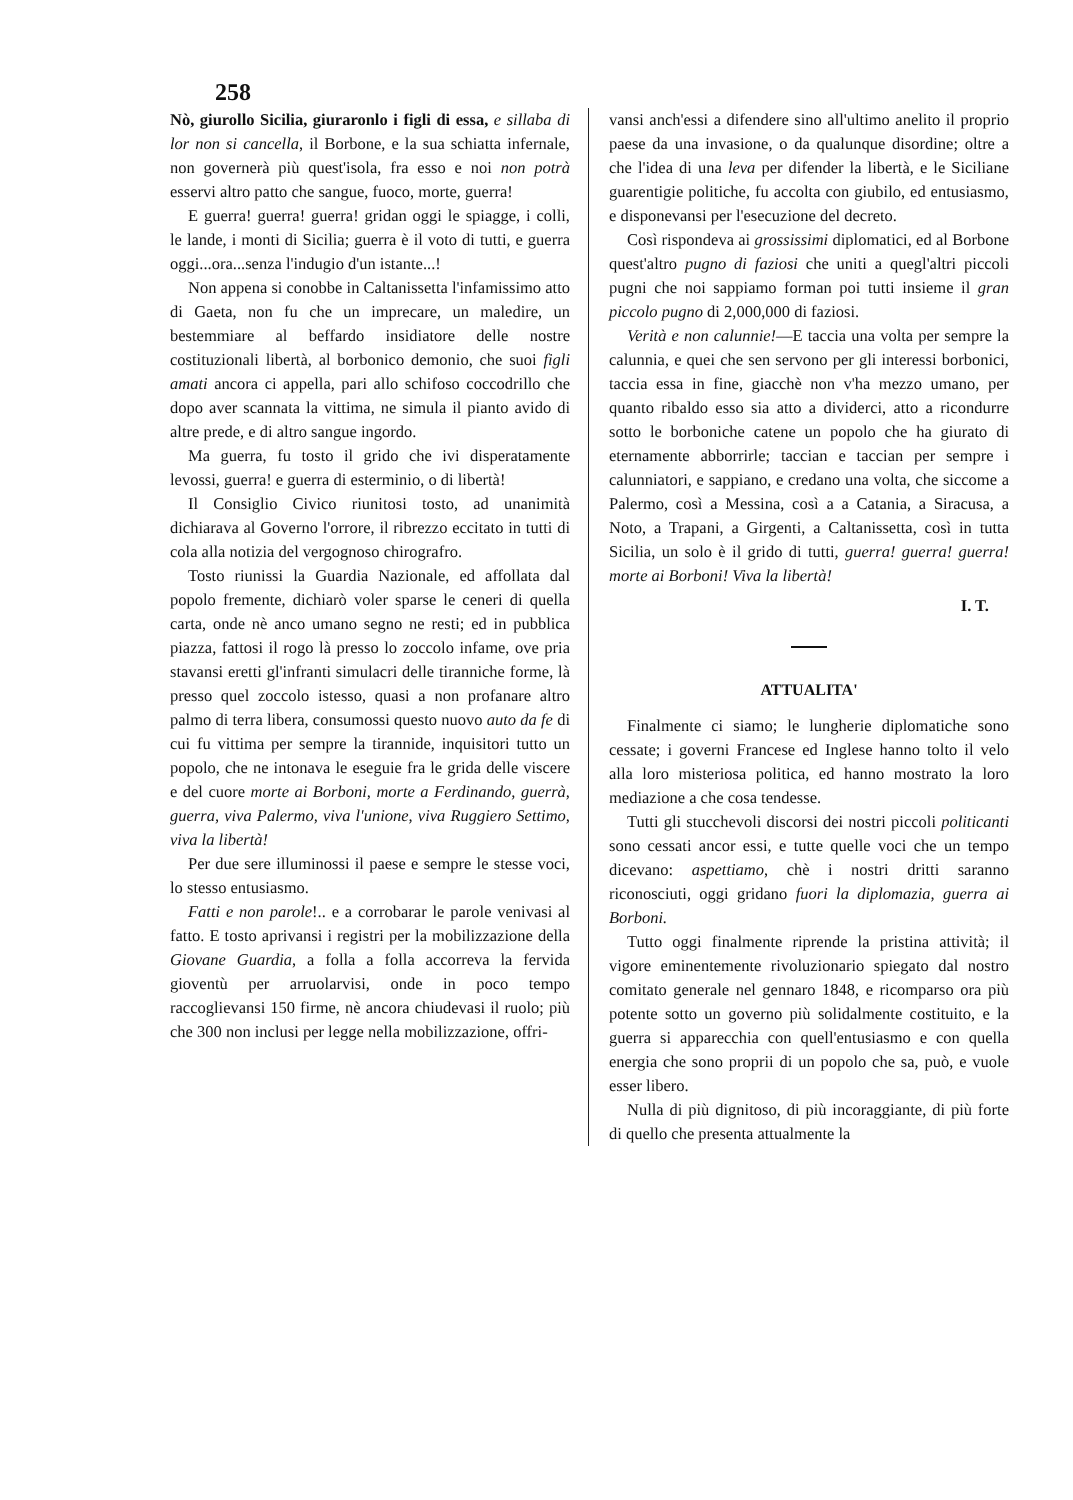258
Nò, giurollo Sicilia, giuraronlo i figli di essa, e sillaba di lor non si cancella, il Borbone, e la sua schiatta infernale, non governerà più quest'isola, fra esso e noi non potrà esservi altro patto che sangue, fuoco, morte, guerra!
E guerra! guerra! guerra! gridan oggi le spiagge, i colli, le lande, i monti di Sicilia; guerra è il voto di tutti, e guerra oggi...ora...senza l'indugio d'un istante...!
Non appena si conobbe in Caltanissetta l'infamissimo atto di Gaeta, non fu che un imprecare, un maledire, un bestemmiare al beffardo insidiatore delle nostre costituzionali libertà, al borbonico demonio, che suoi figli amati ancora ci appella, pari allo schifoso coccodrillo che dopo aver scannata la vittima, ne simula il pianto avido di altre prede, e di altro sangue ingordo.
Ma guerra, fu tosto il grido che ivi disperatamente levossi, guerra! e guerra di esterminio, o di libertà!
Il Consiglio Civico riunitosi tosto, ad unanimità dichiarava al Governo l'orrore, il ribrezzo eccitato in tutti di cola alla notizia del vergognoso chirografro.
Tosto riunissi la Guardia Nazionale, ed affollata dal popolo fremente, dichiarò voler sparse le ceneri di quella carta, onde nè anco umano segno ne resti; ed in pubblica piazza, fattosi il rogo là presso lo zoccolo infame, ove pria stavansi eretti gl'infranti simulacri delle tiranniche forme, là presso quel zoccolo istesso, quasi a non profanare altro palmo di terra libera, consumossi questo nuovo auto da fe di cui fu vittima per sempre la tirannide, inquisitori tutto un popolo, che ne intonava le eseguie fra le grida delle viscere e del cuore morte ai Borboni, morte a Ferdinando, guerrà, guerra, viva Palermo, viva l'unione, viva Ruggiero Settimo, viva la libertà!
Per due sere illuminossi il paese e sempre le stesse voci, lo stesso entusiasmo.
Fatti e non parole!.. e a corrobarar le parole venivasi al fatto. E tosto aprivansi i registri per la mobilizzazione della Giovane Guardia, a folla a folla accorreva la fervida gioventù per arruolarvisi, onde in poco tempo raccoglievansi 150 firme, nè ancora chiudevasi il ruolo; più che 300 non inclusi per legge nella mobilizzazione, offri-
vansi anch'essi a difendere sino all'ultimo anelito il proprio paese da una invasione, o da qualunque disordine; oltre a che l'idea di una leva per difender la libertà, e le Siciliane guarentigie politiche, fu accolta con giubilo, ed entusiasmo, e disponevansi per l'esecuzione del decreto.
Così rispondeva ai grossissimi diplomatici, ed al Borbone quest'altro pugno di faziosi che uniti a quegl'altri piccoli pugni che noi sappiamo forman poi tutti insieme il gran piccolo pugno di 2,000,000 di faziosi.
Verità e non calunnie!—E taccia una volta per sempre la calunnia, e quei che sen servono per gli interessi borbonici, taccia essa in fine, giacchè non v'ha mezzo umano, per quanto ribaldo esso sia atto a dividerci, atto a ricondurre sotto le borboniche catene un popolo che ha giurato di eternamente abborrirle; taccian e taccian per sempre i calunniatori, e sappiano, e credano una volta, che siccome a Palermo, così a Messina, così a a Catania, a Siracusa, a Noto, a Trapani, a Girgenti, a Caltanissetta, così in tutta Sicilia, un solo è il grido di tutti, guerra! guerra! guerra! morte ai Borboni! Viva la libertà!
I. T.
ATTUALITA'
Finalmente ci siamo; le lungherie diplomatiche sono cessate; i governi Francese ed Inglese hanno tolto il velo alla loro misteriosa politica, ed hanno mostrato la loro mediazione a che cosa tendesse.
Tutti gli stucchevoli discorsi dei nostri piccoli politicanti sono cessati ancor essi, e tutte quelle voci che un tempo dicevano: aspettiamo, chè i nostri dritti saranno riconosciuti, oggi gridano fuori la diplomazia, guerra ai Borboni.
Tutto oggi finalmente riprende la pristina attività; il vigore eminentemente rivoluzionario spiegato dal nostro comitato generale nel gennaro 1848, e ricomparso ora più potente sotto un governo più solidalmente costituito, e la guerra si apparecchia con quell'entusiasmo e con quella energia che sono proprii di un popolo che sa, può, e vuole esser libero.
Nulla di più dignitoso, di più incoraggiante, di più forte di quello che presenta attualmente la